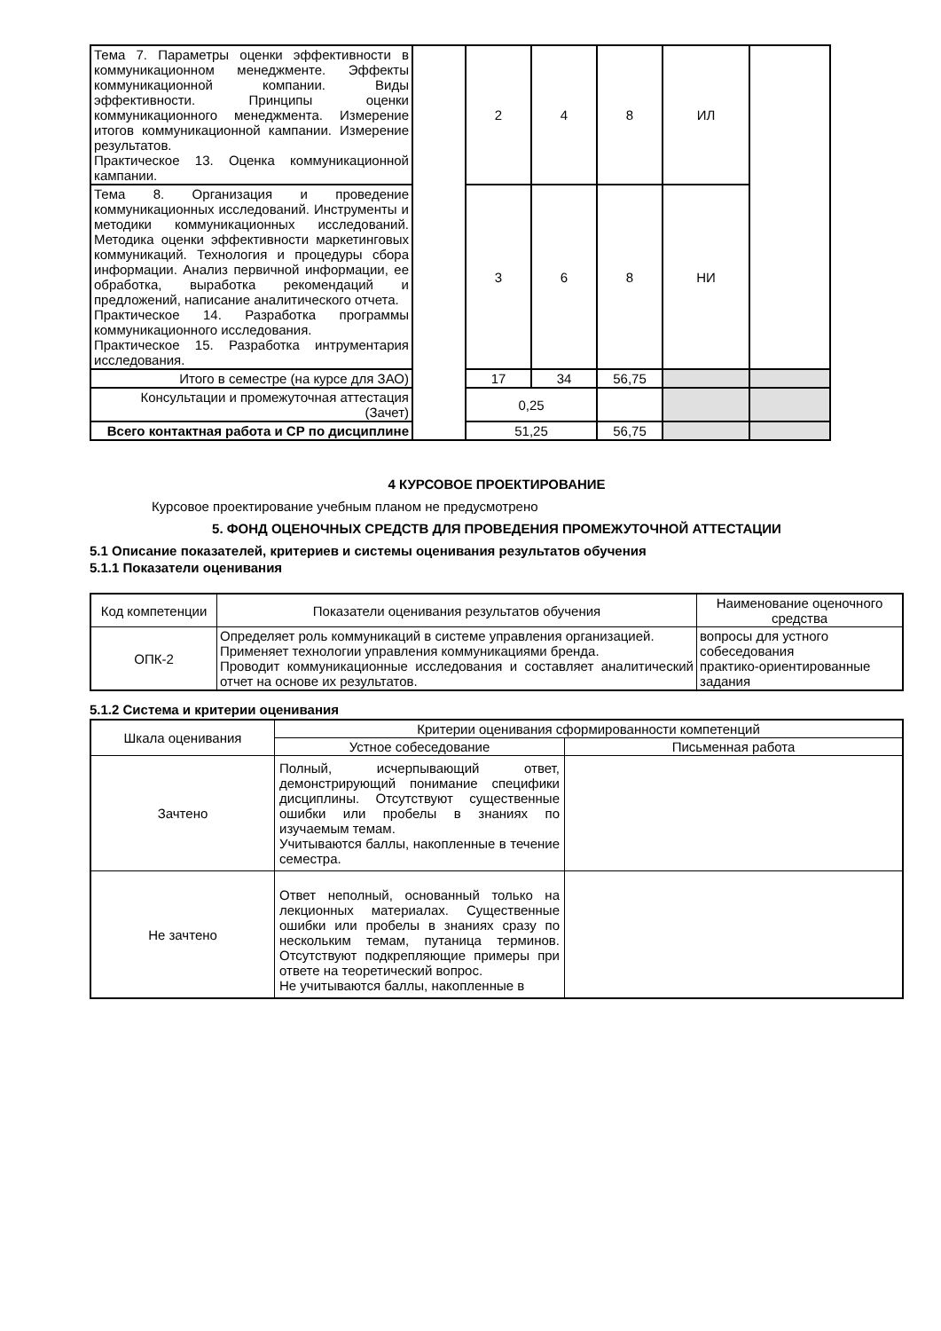| Тема 7. Параметры оценки эффективности в коммуникационном менеджменте. Эффекты коммуникационной компании. Виды эффективности. Принципы оценки коммуникационного менеджмента. Измерение итогов коммуникационной кампании. Измерение результатов. Практическое 13. Оценка коммуникационной кампании. | | 2 | 4 | 8 | ИЛ | |
| Тема 8. Организация и проведение коммуникационных исследований. Инструменты и методики коммуникационных исследований. Методика оценки эффективности маркетинговых коммуникаций. Технология и процедуры сбора информации. Анализ первичной информации, ее обработка, выработка рекомендаций и предложений, написание аналитического отчета. Практическое 14. Разработка программы коммуникационного исследования. Практическое 15. Разработка интрументария исследования. | | 3 | 6 | 8 | НИ | |
| Итого в семестре (на курсе для ЗАО) | | 17 | 34 | 56,75 | | |
| Консультации и промежуточная аттестация (Зачет) | | 0,25 | | | | |
| Всего контактная работа и СР по дисциплине | | 51,25 | | 56,75 | | |
4 КУРСОВОЕ ПРОЕКТИРОВАНИЕ
Курсовое проектирование учебным планом не предусмотрено
5. ФОНД ОЦЕНОЧНЫХ СРЕДСТВ ДЛЯ ПРОВЕДЕНИЯ ПРОМЕЖУТОЧНОЙ АТТЕСТАЦИИ
5.1 Описание показателей, критериев и системы оценивания результатов обучения
5.1.1 Показатели оценивания
| Код компетенции | Показатели оценивания результатов обучения | Наименование оценочного средства |
| --- | --- | --- |
| ОПК-2 | Определяет роль коммуникаций в системе управления организацией. Применяет технологии управления коммуникациями бренда. Проводит коммуникационные исследования и составляет аналитический отчет на основе их результатов. | вопросы для устного собеседования практико-ориентированные задания |
5.1.2 Система и критерии оценивания
| Шкала оценивания | Критерии оценивания сформированности компетенций | |
| --- | --- | --- |
| | Устное собеседование | Письменная работа |
| Зачтено | Полный, исчерпывающий ответ, демонстрирующий понимание специфики дисциплины. Отсутствуют существенные ошибки или пробелы в знаниях по изучаемым темам. Учитываются баллы, накопленные в течение семестра. | |
| Не зачтено | Ответ неполный, основанный только на лекционных материалах. Существенные ошибки или пробелы в знаниях сразу по нескольким темам, путаница терминов. Отсутствуют подкрепляющие примеры при ответе на теоретический вопрос. Не учитываются баллы, накопленные в | |